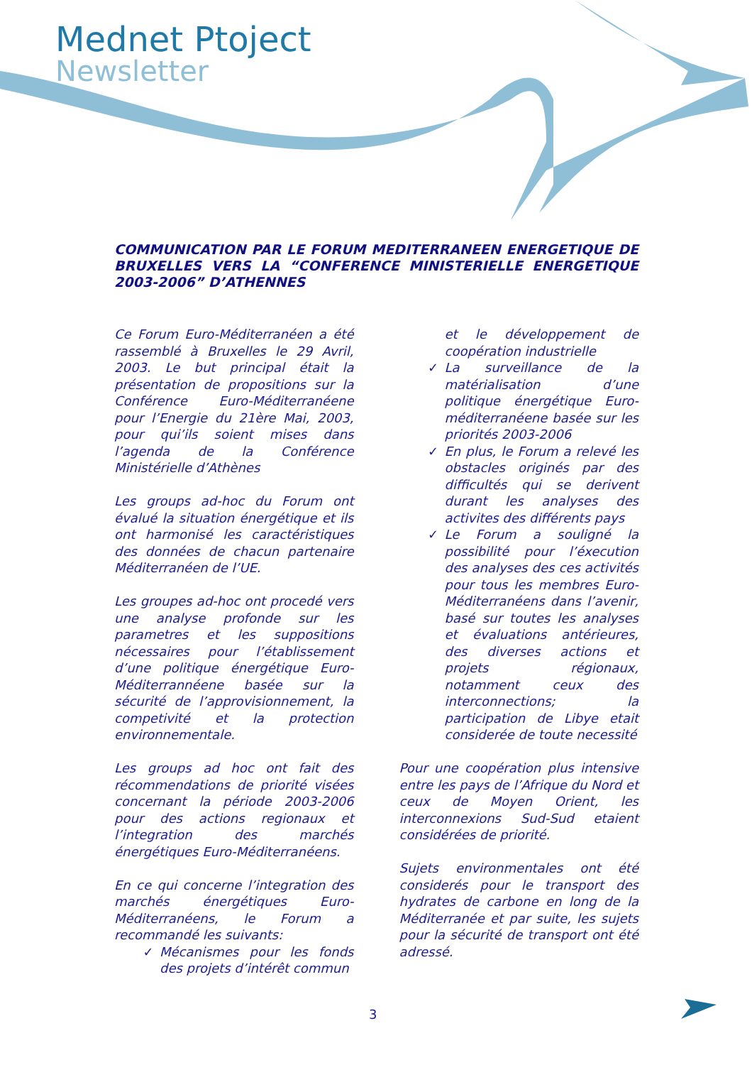Mednet Ptoject
Newsletter
COMMUNICATION PAR LE FORUM MEDITERRANEEN ENERGETIQUE DE BRUXELLES VERS LA “CONFERENCE MINISTERIELLE ENERGETIQUE 2003-2006” D’ATHENNES
Ce Forum Euro-Méditerranéen a été rassemblé à Bruxelles le 29 Avril, 2003. Le but principal était la présentation de propositions sur la Conférence Euro-Méditerranéene pour l’Energie du 21ère Mai, 2003, pour qui’ils soient mises dans l’agenda de la Conférence Ministérielle d’Athènes
Les groups ad-hoc du Forum ont évalué la situation énergétique et ils ont harmonisé les caractéristiques des données de chacun partenaire Méditerranéen de l’UE.
Les groupes ad-hoc ont procedé vers une analyse profonde sur les parametres et les suppositions nécessaires pour l’établissement d’une politique énergétique Euro-Méditerrannéene basée sur la sécurité de l’approvisionnement, la competivité et la protection environnementale.
Les groups ad hoc ont fait des récommendations de priorité visées concernant la période 2003-2006 pour des actions regionaux et l’integration des marchés énergétiques Euro-Méditerranéens.
En ce qui concerne l’integration des marchés énergétiques Euro-Méditerranéens, le Forum a recommandé les suivants:
✓ Mécanismes pour les fonds des projets d’intérêt commun
et le développement de coopération industrielle
✓ La surveillance de la matérialisation d’une politique énergétique Euro-méditerranéene basée sur les priorités 2003-2006
✓ En plus, le Forum a relevé les obstacles originés par des difficultés qui se derivent durant les analyses des activites des différents pays
✓ Le Forum a souligné la possibilité pour l’éxecution des analyses des ces activités pour tous les membres Euro-Méditerranéens dans l’avenir, basé sur toutes les analyses et évaluations antérieures, des diverses actions et projets régionaux, notamment ceux des interconnections; la participation de Libye etait considerée de toute necessité
Pour une coopération plus intensive entre les pays de l’Afrique du Nord et ceux de Moyen Orient, les interconnexions Sud-Sud etaient considérées de priorité.
Sujets environmentales ont été considerés pour le transport des hydrates de carbone en long de la Méditerranée et par suite, les sujets pour la sécurité de transport ont été adressé.
3